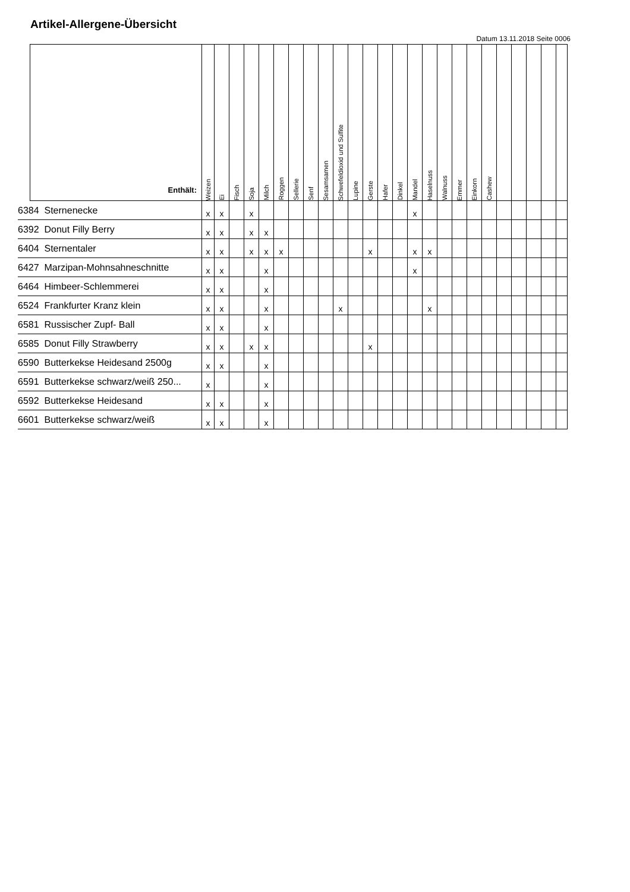Artikel-Allergene-Übersicht
Datum 13.11.2018 Seite 0006
| | Enthält: | Weizen | Ei | Fisch | Soja | Milch | Roggen | Sellerie | Senf | Sesamsamen | Schwefeldioxid und Sulfite | Lupine | Gerste | Hafer | Dinkel | Mandel | Haselnuss | Walnuss | Emmer | Einkorn | Cashew | | | | | |
| --- | --- | --- | --- | --- | --- | --- | --- | --- | --- | --- | --- | --- | --- | --- | --- | --- | --- | --- | --- | --- | --- | --- | --- | --- | --- | --- |
| 6384 Sternenecke | | x | x | | x | | | | | | | | | | | x | | | | | | | | | | |
| 6392 Donut Filly Berry | | x | x | | x | x | | | | | | | | | | | | | | | | | | | | |
| 6404 Sternentaler | | x | x | | x | x | x | | | | | | x | | | x | x | | | | | | | | | |
| 6427 Marzipan-Mohnsahneschnitte | | x | x | | | x | | | | | | | | | | x | | | | | | | | | | |
| 6464 Himbeer-Schlemmerei | | x | x | | | x | | | | | | | | | | | | | | | | | | | | |
| 6524 Frankfurter Kranz klein | | x | x | | | x | | | | | x | | | | | | x | | | | | | | | | |
| 6581 Russischer Zupf- Ball | | x | x | | | x | | | | | | | | | | | | | | | | | | | | |
| 6585 Donut Filly Strawberry | | x | x | | x | x | | | | | | | x | | | | | | | | | | | | | |
| 6590 Butterkekse Heidesand 2500g | | x | x | | | x | | | | | | | | | | | | | | | | | | | | |
| 6591 Butterkekse schwarz/weiß 250... | | x | | | | x | | | | | | | | | | | | | | | | | | | | |
| 6592 Butterkekse Heidesand | | x | x | | | x | | | | | | | | | | | | | | | | | | | | |
| 6601 Butterkekse schwarz/weiß | | x | x | | | x | | | | | | | | | | | | | | | | | | | | |